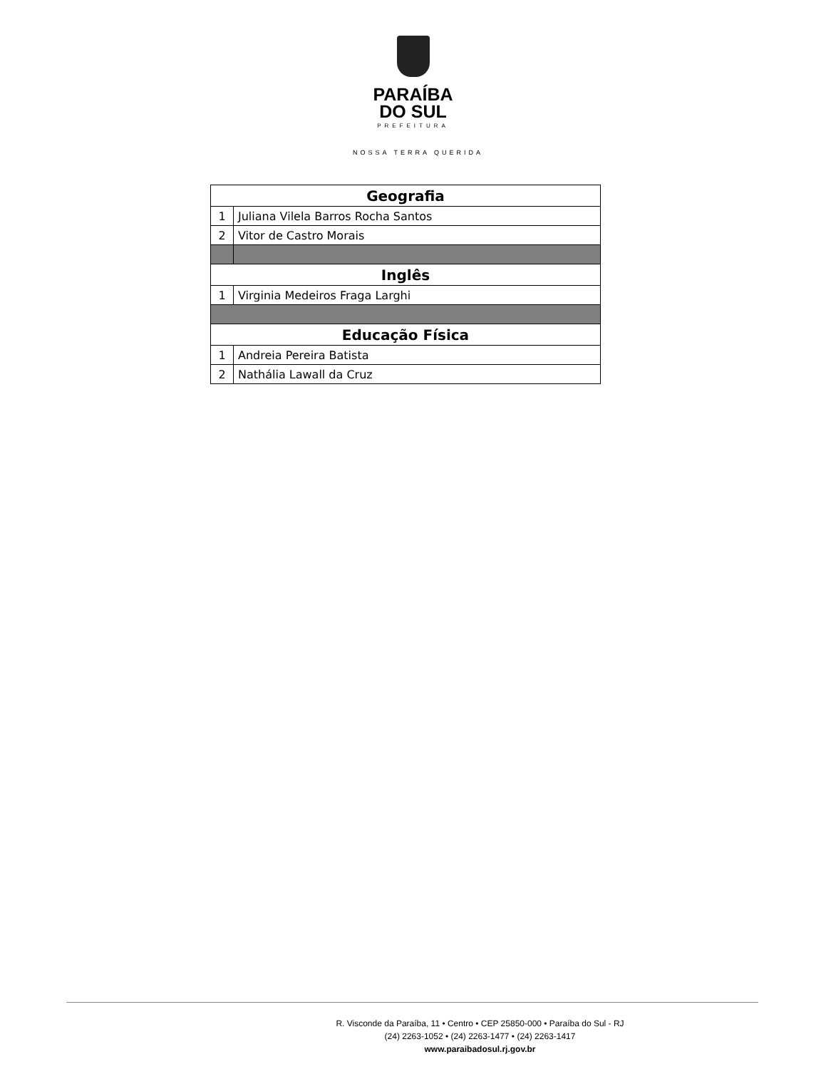PARAÍBA
DO SUL
PREFEITURA
NOSSA TERRA QUERIDA
| Geografia | |
| 1 | Juliana Vilela Barros Rocha Santos |
| 2 | Vitor de Castro Morais |
| Inglês | |
| 1 | Virginia Medeiros Fraga Larghi |
| Educação Física | |
| 1 | Andreia Pereira Batista |
| 2 | Nathália Lawall da Cruz |
R. Visconde da Paraíba, 11 • Centro • CEP 25850-000 • Paraíba do Sul - RJ
(24) 2263-1052 • (24) 2263-1477 • (24) 2263-1417
www.paraibadosul.rj.gov.br